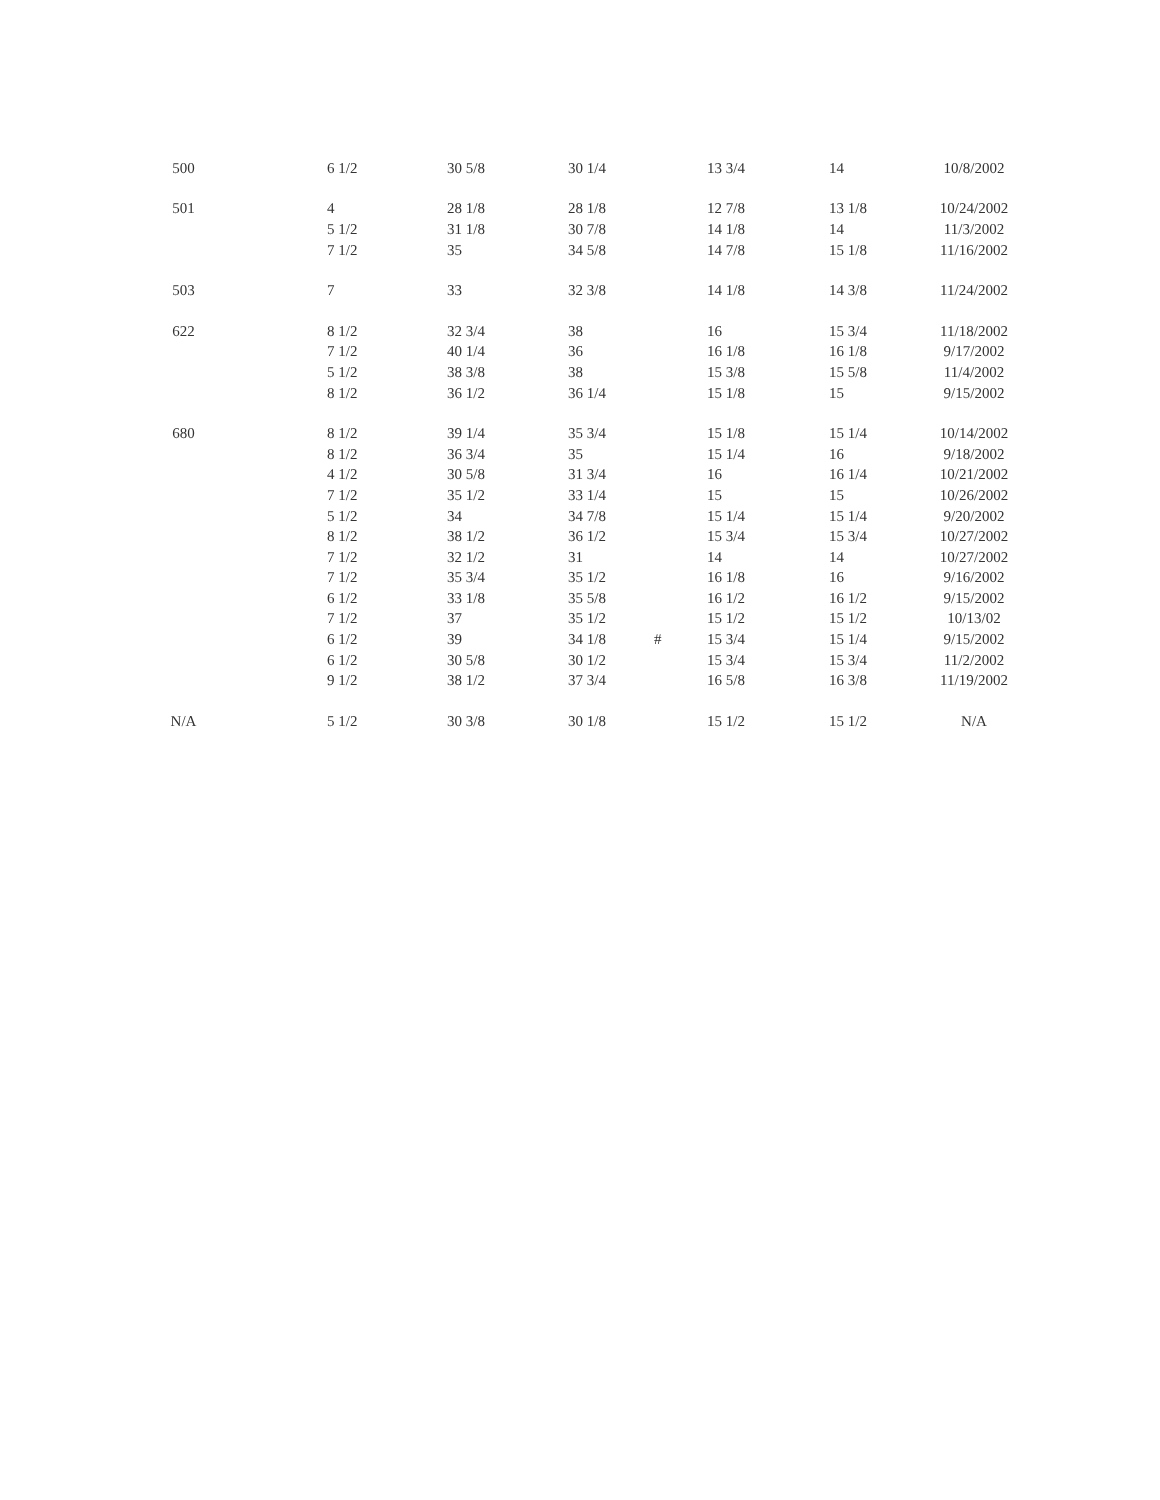| 500 | 6 1/2 | 30 5/8 | 30 1/4 | | 13 3/4 | 14 | 10/8/2002 |
| 501 | 4 | 28 1/8 | 28 1/8 | | 12 7/8 | 13 1/8 | 10/24/2002 |
| | 5 1/2 | 31 1/8 | 30 7/8 | | 14 1/8 | 14 | 11/3/2002 |
| | 7 1/2 | 35 | 34 5/8 | | 14 7/8 | 15 1/8 | 11/16/2002 |
| 503 | 7 | 33 | 32 3/8 | | 14 1/8 | 14 3/8 | 11/24/2002 |
| 622 | 8 1/2 | 32 3/4 | 38 | | 16 | 15 3/4 | 11/18/2002 |
| | 7 1/2 | 40 1/4 | 36 | | 16 1/8 | 16 1/8 | 9/17/2002 |
| | 5 1/2 | 38 3/8 | 38 | | 15 3/8 | 15 5/8 | 11/4/2002 |
| | 8 1/2 | 36 1/2 | 36 1/4 | | 15 1/8 | 15 | 9/15/2002 |
| 680 | 8 1/2 | 39 1/4 | 35 3/4 | | 15 1/8 | 15 1/4 | 10/14/2002 |
| | 8 1/2 | 36 3/4 | 35 | | 15 1/4 | 16 | 9/18/2002 |
| | 4 1/2 | 30 5/8 | 31 3/4 | | 16 | 16 1/4 | 10/21/2002 |
| | 7 1/2 | 35 1/2 | 33 1/4 | | 15 | 15 | 10/26/2002 |
| | 5 1/2 | 34 | 34 7/8 | | 15 1/4 | 15 1/4 | 9/20/2002 |
| | 8 1/2 | 38 1/2 | 36 1/2 | | 15 3/4 | 15 3/4 | 10/27/2002 |
| | 7 1/2 | 32 1/2 | 31 | | 14 | 14 | 10/27/2002 |
| | 7 1/2 | 35 3/4 | 35 1/2 | | 16 1/8 | 16 | 9/16/2002 |
| | 6 1/2 | 33 1/8 | 35 5/8 | | 16 1/2 | 16 1/2 | 9/15/2002 |
| | 7 1/2 | 37 | 35 1/2 | | 15 1/2 | 15 1/2 | 10/13/02 |
| | 6 1/2 | 39 | 34 1/8 | # | 15 3/4 | 15 1/4 | 9/15/2002 |
| | 6 1/2 | 30 5/8 | 30 1/2 | | 15 3/4 | 15 3/4 | 11/2/2002 |
| | 9 1/2 | 38 1/2 | 37 3/4 | | 16 5/8 | 16 3/8 | 11/19/2002 |
| N/A | 5 1/2 | 30 3/8 | 30 1/8 | | 15 1/2 | 15 1/2 | N/A |